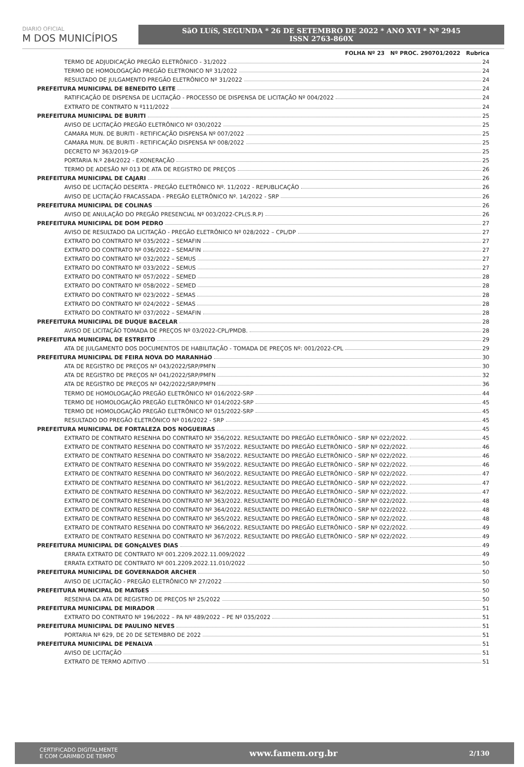DIARIO OFICIAL
M DOS MUNICÍPIOS
SãO LUíS, SEGUNDA * 26 DE SETEMBRO DE 2022 * ANO XVI * Nº 2945
ISSN 2763-860X
FOLHA Nº 23 Nº PROC. 290701/2022 Rubrica
TERMO DE ADJUDICAÇÃO PREGÃO ELETRÔNICO - 31/2022 24
TERMO DE HOMOLOGAÇÃO PREGÃO ELETRONICO Nº 31/2022 24
RESULTADO DE JULGAMENTO PREGÃO ELETRÔNICO Nº 31/2022 24
PREFEITURA MUNICIPAL DE BENEDITO LEITE 24
RATIFICAÇÃO DE DISPENSA DE LICITAÇÃO - PROCESSO DE DISPENSA DE LICITAÇÃO Nº 004/2022 24
EXTRATO DE CONTRATO N º111/2022 24
PREFEITURA MUNICIPAL DE BURITI 25
AVISO DE LICITAÇÃO PREGÃO ELETRÔNICO Nº 030/2022 25
CAMARA MUN. DE BURITI - RETIFICAÇÃO DISPENSA Nº 007/2022 25
CAMARA MUN. DE BURITI - RETIFICAÇÃO DISPENSA Nº 008/2022 25
DECRETO Nº 363/2019-GP 25
PORTARIA N.º 284/2022 - EXONERAÇÃO 25
TERMO DE ADESÃO Nº 013 DE ATA DE REGISTRO DE PREÇOS 26
PREFEITURA MUNICIPAL DE CAJARI 26
AVISO DE LICITAÇÃO DESERTA - PREGÃO ELETRÔNICO Nº. 11/2022 - REPUBLICAÇÃO 26
AVISO DE LICITAÇÃO FRACASSADA - PREGÃO ELETRÔNICO Nº. 14/2022 - SRP 26
PREFEITURA MUNICIPAL DE COLINAS 26
AVISO DE ANULAÇÃO DO PREGÃO PRESENCIAL Nº 003/2022-CPL(S.R.P) 26
PREFEITURA MUNICIPAL DE DOM PEDRO 27
AVISO DE RESULTADO DA LICITAÇÃO - PREGÃO ELETRÔNICO Nº 028/2022 – CPL/DP 27
EXTRATO DO CONTRATO Nº 035/2022 – SEMAFIN 27
EXTRATO DO CONTRATO Nº 036/2022 – SEMAFIN 27
EXTRATO DO CONTRATO Nº 032/2022 – SEMUS 27
EXTRATO DO CONTRATO Nº 033/2022 – SEMUS 27
EXTRATO DO CONTRATO Nº 057/2022 – SEMED 28
EXTRATO DO CONTRATO Nº 058/2022 – SEMED 28
EXTRATO DO CONTRATO Nº 023/2022 – SEMAS 28
EXTRATO DO CONTRATO Nº 024/2022 – SEMAS 28
EXTRATO DO CONTRATO Nº 037/2022 – SEMAFIN 28
PREFEITURA MUNICIPAL DE DUQUE BACELAR 28
AVISO DE LICITAÇÃO TOMADA DE PREÇOS Nº 03/2022-CPL/PMDB. 28
PREFEITURA MUNICIPAL DE ESTREITO 29
ATA DE JULGAMENTO DOS DOCUMENTOS DE HABILITAÇÃO - TOMADA DE PREÇOS Nº: 001/2022-CPL 29
PREFEITURA MUNICIPAL DE FEIRA NOVA DO MARANHãO 30
ATA DE REGISTRO DE PREÇOS Nº 043/2022/SRP/PMFN 30
ATA DE REGISTRO DE PREÇOS Nº 041/2022/SRP/PMFN 32
ATA DE REGISTRO DE PREÇOS Nº 042/2022/SRP/PMFN 36
TERMO DE HOMOLOGAÇÃO PREGÃO ELETRÔNICO Nº 016/2022-SRP 44
TERMO DE HOMOLOGAÇÃO PREGÃO ELETRÔNICO Nº 014/2022-SRP 45
TERMO DE HOMOLOGAÇÃO PREGÃO ELETRÔNICO Nº 015/2022-SRP 45
RESULTADO DO PREGÃO ELETRÔNICO Nº 016/2022 - SRP 45
PREFEITURA MUNICIPAL DE FORTALEZA DOS NOGUEIRAS 45
EXTRATO DE CONTRATO RESENHA DO CONTRATO Nº 356/2022. RESULTANTE DO PREGÃO ELETRÔNICO - SRP Nº 022/2022. 45
EXTRATO DE CONTRATO RESENHA DO CONTRATO Nº 357/2022. RESULTANTE DO PREGÃO ELETRÔNICO - SRP Nº 022/2022. 46
EXTRATO DE CONTRATO RESENHA DO CONTRATO Nº 358/2022. RESULTANTE DO PREGÃO ELETRÔNICO - SRP Nº 022/2022. 46
EXTRATO DE CONTRATO RESENHA DO CONTRATO Nº 359/2022. RESULTANTE DO PREGÃO ELETRÔNICO - SRP Nº 022/2022. 46
EXTRATO DE CONTRATO RESENHA DO CONTRATO Nº 360/2022. RESULTANTE DO PREGÃO ELETRÔNICO - SRP Nº 022/2022. 47
EXTRATO DE CONTRATO RESENHA DO CONTRATO Nº 361/2022. RESULTANTE DO PREGÃO ELETRÔNICO - SRP Nº 022/2022. 47
EXTRATO DE CONTRATO RESENHA DO CONTRATO Nº 362/2022. RESULTANTE DO PREGÃO ELETRÔNICO - SRP Nº 022/2022. 47
EXTRATO DE CONTRATO RESENHA DO CONTRATO Nº 363/2022. RESULTANTE DO PREGÃO ELETRÔNICO - SRP Nº 022/2022. 48
EXTRATO DE CONTRATO RESENHA DO CONTRATO Nº 364/2022. RESULTANTE DO PREGÃO ELETRÔNICO - SRP Nº 022/2022. 48
EXTRATO DE CONTRATO RESENHA DO CONTRATO Nº 365/2022. RESULTANTE DO PREGÃO ELETRÔNICO - SRP Nº 022/2022. 48
EXTRATO DE CONTRATO RESENHA DO CONTRATO Nº 366/2022. RESULTANTE DO PREGÃO ELETRÔNICO - SRP Nº 022/2022. 49
EXTRATO DE CONTRATO RESENHA DO CONTRATO Nº 367/2022. RESULTANTE DO PREGÃO ELETRÔNICO - SRP Nº 022/2022. 49
PREFEITURA MUNICIPAL DE GONçALVES DIAS 49
ERRATA EXTRATO DE CONTRATO Nº 001.2209.2022.11.009/2022 49
ERRATA EXTRATO DE CONTRATO Nº 001.2209.2022.11.010/2022 50
PREFEITURA MUNICIPAL DE GOVERNADOR ARCHER 50
AVISO DE LICITAÇÃO - PREGÃO ELETRÔNICO Nº 27/2022 50
PREFEITURA MUNICIPAL DE MATõES 50
RESENHA DA ATA DE REGISTRO DE PREÇOS Nº 25/2022 50
PREFEITURA MUNICIPAL DE MIRADOR 51
EXTRATO DO CONTRATO Nº 196/2022 – PA Nº 489/2022 – PE Nº 035/2022 51
PREFEITURA MUNICIPAL DE PAULINO NEVES 51
PORTARIA Nº 629, DE 20 DE SETEMBRO DE 2022 51
PREFEITURA MUNICIPAL DE PENALVA 51
AVISO DE LICITAÇÃO 51
EXTRATO DE TERMO ADITIVO 51
CERTIFICADO DIGITALMENTE
E COM CARIMBO DE TEMPO www.famem.org.br 2/130